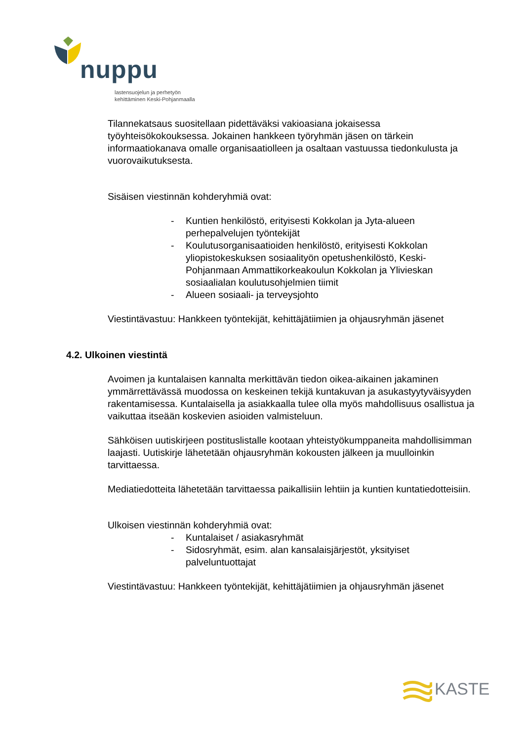nuppu
lastensuojelun ja perhetyön
kehittäminen Keski-Pohjanmaalla
Tilannekatsaus suositellaan pidettäväksi vakioasiana jokaisessa työyhteisökokouksessa. Jokainen hankkeen työryhmän jäsen on tärkein informaatiokanava omalle organisaatiolleen ja osaltaan vastuussa tiedonkulusta ja vuorovaikutuksesta.
Sisäisen viestinnän kohderyhmiä ovat:
- Kuntien henkilöstö, erityisesti Kokkolan ja Jyta-alueen perhepalvelujen työntekijät
- Koulutusorganisaatioiden henkilöstö, erityisesti Kokkolan yliopistokeskuksen sosiaalityön opetushenkilöstö, Keski-Pohjanmaan Ammattikorkeakoulun Kokkolan ja Ylivieskan sosiaalialan koulutusohjelmien tiimit
- Alueen sosiaali- ja terveysjohto
Viestintävastuu: Hankkeen työntekijät, kehittäjätiimien ja ohjausryhmän jäsenet
4.2. Ulkoinen viestintä
Avoimen ja kuntalaisen kannalta merkittävän tiedon oikea-aikainen jakaminen ymmärrettävässä muodossa on keskeinen tekijä kuntakuvan ja asukastyytyväisyyden rakentamisessa. Kuntalaisella ja asiakkaalla tulee olla myös mahdollisuus osallistua ja vaikuttaa itseään koskevien asioiden valmisteluun.
Sähköisen uutiskirjeen postituslistalle kootaan yhteistyökumppaneita mahdollisimman laajasti. Uutiskirje lähetetään ohjausryhmän kokousten jälkeen ja muulloinkin tarvittaessa.
Mediatiedotteita lähetetään tarvittaessa paikallisiin lehtiin ja kuntien kuntatiedotteisiin.
Ulkoisen viestinnän kohderyhmiä ovat:
- Kuntalaiset / asiakasryhmät
- Sidosryhmät, esim. alan kansalaisjärjestöt, yksityiset palveluntuottajat
Viestintävastuu: Hankkeen työntekijät, kehittäjätiimien ja ohjausryhmän jäsenet
KASTE